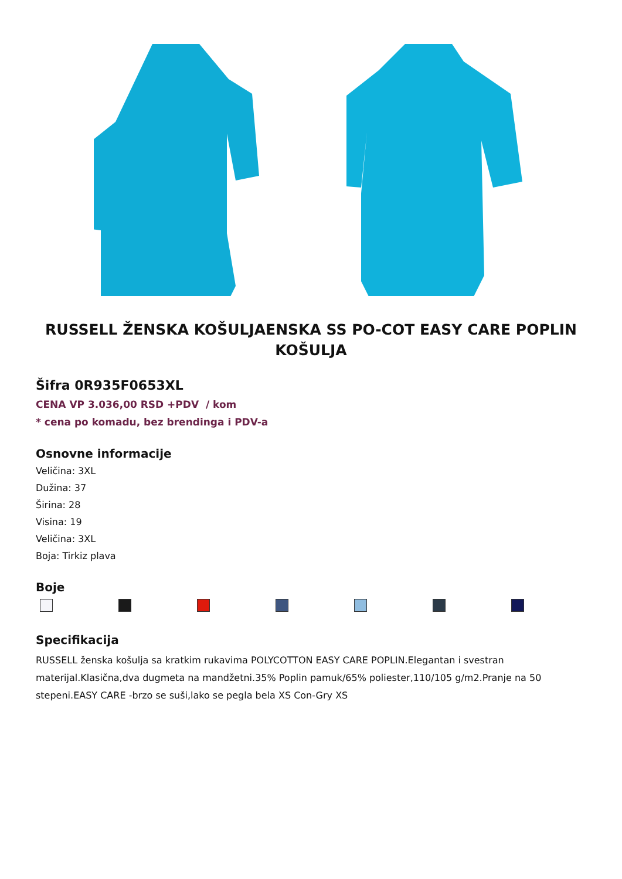RUSSELL ŽENSKA KOŠULJAENSKA SS PO-COT EASY CARE POPLIN KOŠULJA
Šifra 0R935F0653XL
CENA VP 3.036,00 RSD +PDV / kom
* cena po komadu, bez brendinga i PDV-a
Osnovne informacije
Veličina: 3XL
Dužina: 37
Širina: 28
Visina: 19
Veličina: 3XL
Boja: Tirkiz plava
Boje
Specifikacija
RUSSELL ženska košulja sa kratkim rukavima POLYCOTTON EASY CARE POPLIN.Elegantan i svestran materijal.Klasična,dva dugmeta na mandžetni.35% Poplin pamuk/65% poliester,110/105 g/m2.Pranje na 50 stepeni.EASY CARE -brzo se suši,lako se pegla bela XS Con-Gry XS